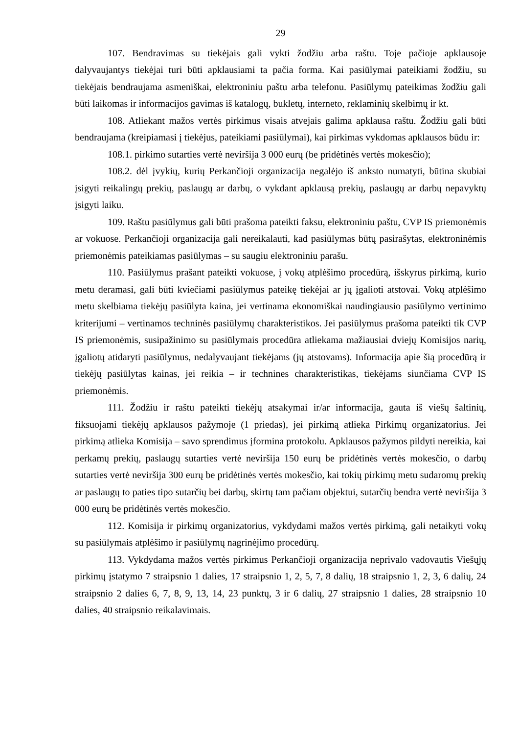29
107. Bendravimas su tiekėjais gali vykti žodžiu arba raštu. Toje pačioje apklausoje dalyvaujantys tiekėjai turi būti apklausiami ta pačia forma. Kai pasiūlymai pateikiami žodžiu, su tiekėjais bendraujama asmeniškai, elektroniniu paštu arba telefonu. Pasiūlymų pateikimas žodžiu gali būti laikomas ir informacijos gavimas iš katalogų, bukletų, interneto, reklaminių skelbimų ir kt.
108. Atliekant mažos vertės pirkimus visais atvejais galima apklausa raštu. Žodžiu gali būti bendraujama (kreipiamasi į tiekėjus, pateikiami pasiūlymai), kai pirkimas vykdomas apklausos būdu ir:
108.1. pirkimo sutarties vertė neviršija 3 000 eurų (be pridėtinės vertės mokesčio);
108.2. dėl įvykių, kurių Perkančioji organizacija negalėjo iš anksto numatyti, būtina skubiai įsigyti reikalingų prekių, paslaugų ar darbų, o vykdant apklausą prekių, paslaugų ar darbų nepavyktų įsigyti laiku.
109. Raštu pasiūlymus gali būti prašoma pateikti faksu, elektroniniu paštu, CVP IS priemonėmis ar vokuose. Perkančioji organizacija gali nereikalauti, kad pasiūlymas būtų pasirašytas, elektroninėmis priemonėmis pateikiamas pasiūlymas – su saugiu elektroniniu parašu.
110. Pasiūlymus prašant pateikti vokuose, į vokų atplėšimo procedūrą, išskyrus pirkimą, kurio metu deramasi, gali būti kviečiami pasiūlymus pateikę tiekėjai ar jų įgalioti atstovai. Vokų atplėšimo metu skelbiama tiekėjų pasiūlyta kaina, jei vertinama ekonomiškai naudingiausio pasiūlymo vertinimo kriterijumi – vertinamos techninės pasiūlymų charakteristikos. Jei pasiūlymus prašoma pateikti tik CVP IS priemonėmis, susipažinimo su pasiūlymais procedūra atliekama mažiausiai dviejų Komisijos narių, įgaliotų atidaryti pasiūlymus, nedalyvaujant tiekėjams (jų atstovams). Informacija apie šią procedūrą ir tiekėjų pasiūlytas kainas, jei reikia – ir technines charakteristikas, tiekėjams siunčiama CVP IS priemonėmis.
111. Žodžiu ir raštu pateikti tiekėjų atsakymai ir/ar informacija, gauta iš viešų šaltinių, fiksuojami tiekėjų apklausos pažymoje (1 priedas), jei pirkimą atlieka Pirkimų organizatorius. Jei pirkimą atlieka Komisija – savo sprendimus įformina protokolu. Apklausos pažymos pildyti nereikia, kai perkamų prekių, paslaugų sutarties vertė neviršija 150 eurų be pridėtinės vertės mokesčio, o darbų sutarties vertė neviršija 300 eurų be pridėtinės vertės mokesčio, kai tokių pirkimų metu sudaromų prekių ar paslaugų to paties tipo sutarčių bei darbų, skirtų tam pačiam objektui, sutarčių bendra vertė neviršija 3 000 eurų be pridėtinės vertės mokesčio.
112. Komisija ir pirkimų organizatorius, vykdydami mažos vertės pirkimą, gali netaikyti vokų su pasiūlymais atplėšimo ir pasiūlymų nagrinėjimo procedūrų.
113. Vykdydama mažos vertės pirkimus Perkančioji organizacija neprivalo vadovautis Viešųjų pirkimų įstatymo 7 straipsnio 1 dalies, 17 straipsnio 1, 2, 5, 7, 8 dalių, 18 straipsnio 1, 2, 3, 6 dalių, 24 straipsnio 2 dalies 6, 7, 8, 9, 13, 14, 23 punktų, 3 ir 6 dalių, 27 straipsnio 1 dalies, 28 straipsnio 10 dalies, 40 straipsnio reikalavimais.